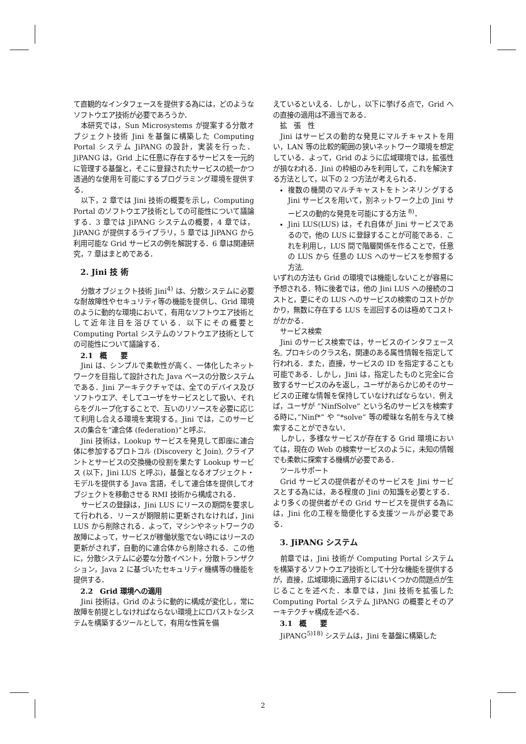て直観的なインタフェースを提供する為には，どのようなソフトウエア技術が必要であろうか．
本研究では，Sun Microsystems が提案する分散オブジェクト技術 Jini を基盤に構築した Computing Portal システム JiPANG の設計，実装を行った．JiPANG は，Grid 上に任意に存在するサービスを一元的に管理する基盤と，そこに登録されたサービスの統一かつ透過的な使用を可能にするプログラミング環境を提供する．
以下，2 章では Jini 技術の概要を示し，Computing Portal のソフトウエア技術としての可能性について議論する．3 章では JiPANG システムの概要，4 章では，JiPANG が提供するライブラリ，5 章では JiPANG から利用可能な Grid サービスの例を解説する．6 章は関連研究，7 章はまとめである．
2. Jini 技 術
分散オブジェクト技術 Jini<sup>4)</sup> は、分散システムに必要な耐故障性やセキュリティ等の機能を提供し、Grid 環境のように動的な環境において，有用なソフトウエア技術として近年注目を浴びている．以下にその概要と Computing Portal システムのソフトウエア技術としての可能性について議論する．
2.1　概　　要
Jini は、シンプルで柔軟性が高く、一体化したネットワークを目指して設計された Java ベースの分散システムである．Jini アーキテクチャでは、全てのデバイス及びソフトウエア、そしてユーザをサービスとして扱い、それらをグループ化することで、互いのリソースを必要に応じて利用し合える環境を実現する。Jini では，このサービスの集合を”連合体 (federation)”と呼ぶ．
Jini 技術は，Lookup サービスを発見して即座に連合体に参加するプロトコル (Discovery と Join), クライアントとサービスの交換機の役割を果たす Lookup サービス (以下，Jini LUS と呼ぶ)，基盤となるオブジェクト・モデルを提供する Java 言語，そして連合体を提供してオブジェクトを移動させる RMI 技術から構成される．
サービスの登録は，Jini LUS にリースの期間を要求して行われる．リースが期限前に更新されなければ，Jini LUS から削除される．よって，マシンやネットワークの故障によって，サービスが稼働状態でない時にはリースの更新がされず，自動的に連合体から削除される．この他に，分散システムに必要な分散イベント，分散トランザクション，Java 2 に基づいたセキュリティ機構等の機能を提供する．
2.2　Grid 環境への適用
Jini 技術は，Grid のように動的に構成が変化し，常に故障を前提としなければならない環境上にロバストなシステムを構築するツールとして，有用な性質を備
えているといえる．しかし，以下に挙げる点で，Grid への直接の適用は不適当である．
拡　張　性
Jini はサービスの動的な発見にマルチキャストを用い，LAN 等の比較的範囲の狭いネットワーク環境を想定している．よって，Grid のように広域環境では，拡張性が損なわれる．Jini の枠組のみを利用して，これを解決する方法として，以下の 2 つ方法が考えられる．
複数の機関のマルチキャストをトンネリングする Jini サービスを用いて，別ネットワーク上の Jini サービスの動的な発見を可能にする方法 <sup>8)</sup>．
Jini LUS(LUS) は，それ自体が Jini サービスであるので，他の LUS に登録することが可能である．これを利用し，LUS 間で階層関係を作ることで，任意の LUS から 任意の LUS へのサービスを参照する方法.
いずれの方法も Grid の環境では機能しないことが容易に予想される．特に後者では，他の Jini LUS への接続のコストと，更にその LUS へのサービスの検索のコストがかかり，無数に存在する LUS を巡回するのは極めてコストがかかる．
サービス検索
Jini のサービス検索では，サービスのインタフェース名, プロキシのクラス名，関連のある属性情報を指定して行われる．また，直接，サービスの ID を指定することも可能である．しかし，Jini は，指定したものと完全に合致するサービスのみを返し，ユーザがあらかじめそのサービスの正確な情報を保持していなければならない．例えば，ユーザが ”NinfSolve” という名のサービスを検索する時に，”Ninf*” や ”*solve” 等の曖昧な名前を与えて検索することができない．
しかし，多様なサービスが存在する Grid 環境においては，現在の Web の検索サービスのように，未知の情報でも柔軟に探索する機構が必要である．
ツールサポート
Grid サービスの提供者がそのサービスを Jini サービスとする為には，ある程度の Jini の知識を必要とする．より多くの提供者がその Grid サービスを提供する為には，Jini 化の工程を簡便化する支援ツールが必要である．
3. JiPANG システム
前章では，Jini 技術が Computing Portal システムを構築するソフトウエア技術として十分な機能を提供するが，直接，広域環境に適用するにはいくつかの問題点が生じることを述べた．本章では，Jini 技術を拡張した Computing Portal システム JiPANG の概要とそのアーキテクチャ構成を述べる．
3.1　概　　要
JiPANG<sup>5)18)</sup> システムは，Jini を基盤に構築した
2